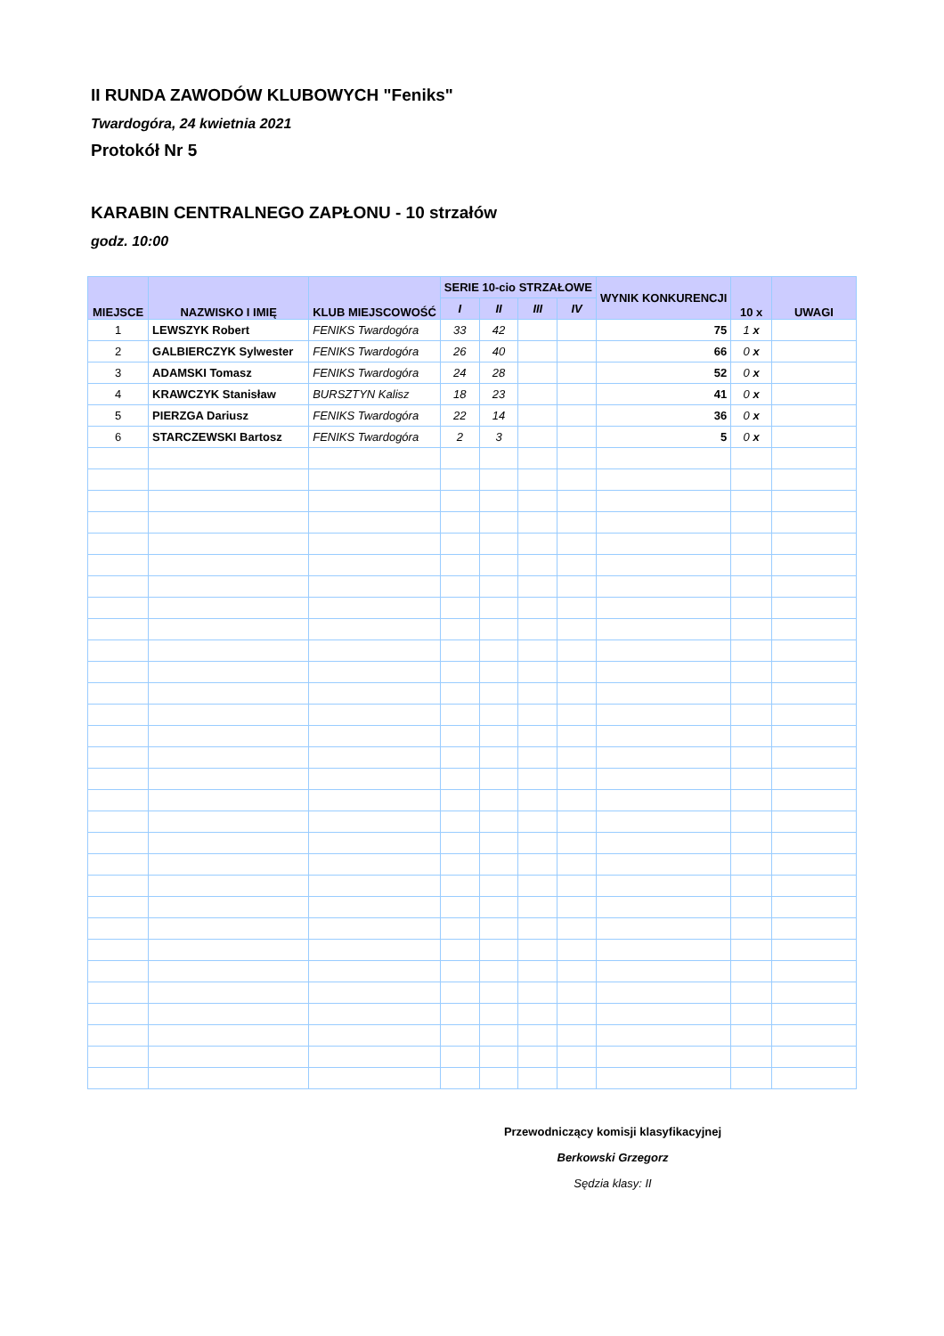II RUNDA ZAWODÓW KLUBOWYCH "Feniks"
Twardogóra, 24 kwietnia 2021
Protokół Nr 5
KARABIN CENTRALNEGO ZAPŁONU - 10 strzałów
godz. 10:00
| MIEJSCE | NAZWISKO I IMIĘ | KLUB MIEJSCOWOŚĆ | SERIE 10-cio STRZAŁOWE | | | | WYNIK KONKURENCJI | 10 x | UWAGI |
| --- | --- | --- | --- | --- | --- | --- | --- | --- | --- |
| | | | I | II | III | IV | | | |
| 1 | LEWSZYK Robert | FENIKS Twardogóra | 33 | 42 | | | 75 | 1 x | |
| 2 | GALBIERCZYK Sylwester | FENIKS Twardogóra | 26 | 40 | | | 66 | 0 x | |
| 3 | ADAMSKI Tomasz | FENIKS Twardogóra | 24 | 28 | | | 52 | 0 x | |
| 4 | KRAWCZYK Stanisław | BURSZTYN Kalisz | 18 | 23 | | | 41 | 0 x | |
| 5 | PIERZGA Dariusz | FENIKS Twardogóra | 22 | 14 | | | 36 | 0 x | |
| 6 | STARCZEWSKI Bartosz | FENIKS Twardogóra | 2 | 3 | | | 5 | 0 x | |
Przewodniczący komisji klasyfikacyjnej
Berkowski Grzegorz
Sędzia klasy: II